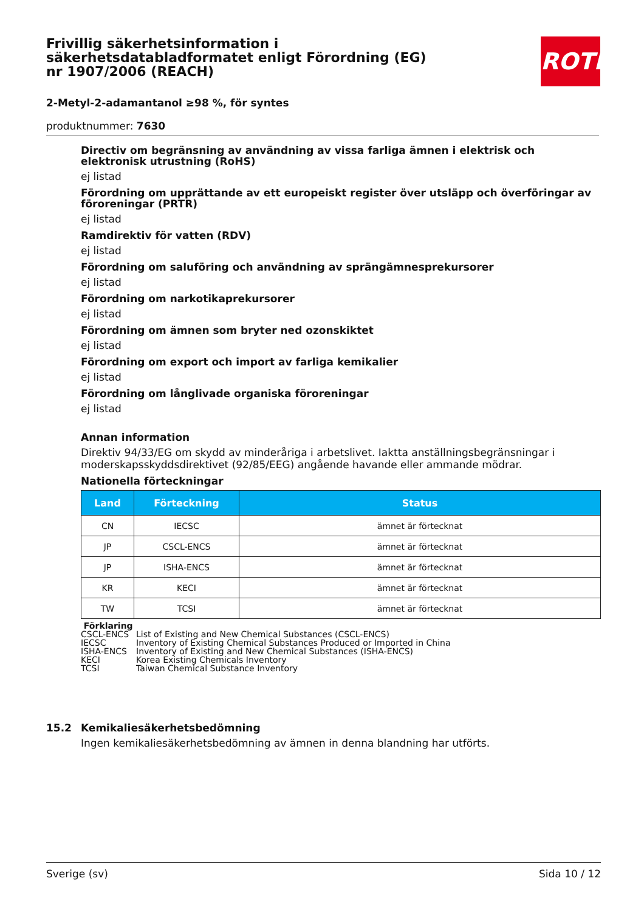Frivillig säkerhetsinformation i säkerhetsdatabladformatet enligt Förordning (EG) nr 1907/2006 (REACH)
2-Metyl-2-adamantanol ≥98 %, för syntes
produktnummer: 7630
ROTH
Directiv om begränsning av användning av vissa farliga ämnen i elektrisk och elektronisk utrustning (RoHS)
ej listad
Förordning om upprättande av ett europeiskt register över utsläpp och överföringar av föroreningar (PRTR)
ej listad
Ramdirektiv för vatten (RDV)
ej listad
Förordning om saluföring och användning av sprängämnesprekursorer
ej listad
Förordning om narkotikaprekursorer
ej listad
Förordning om ämnen som bryter ned ozonskiktet
ej listad
Förordning om export och import av farliga kemikalier
ej listad
Förordning om långlivade organiska föroreningar
ej listad
Annan information
Direktiv 94/33/EG om skydd av minderåriga i arbetslivet. Iaktta anställningsbegränsningar i moderskapsskyddsdirektivet (92/85/EEG) angående havande eller ammande mödrar.
Nationella förteckningar
| Land | Förteckning | Status |
| --- | --- | --- |
| CN | IECSC | ämnet är förtecknat |
| JP | CSCL-ENCS | ämnet är förtecknat |
| JP | ISHA-ENCS | ämnet är förtecknat |
| KR | KECI | ämnet är förtecknat |
| TW | TCSI | ämnet är förtecknat |
Förklaring
| CSCL-ENCS | List of Existing and New Chemical Substances (CSCL-ENCS) |
| IECSC | Inventory of Existing Chemical Substances Produced or Imported in China |
| ISHA-ENCS | Inventory of Existing and New Chemical Substances (ISHA-ENCS) |
| KECI | Korea Existing Chemicals Inventory |
| TCSI | Taiwan Chemical Substance Inventory |
15.2 Kemikaliesäkerhetsbedömning
Ingen kemikaliesäkerhetsbedömning av ämnen in denna blandning har utförts.
Sverige (sv) Sida 10 / 12